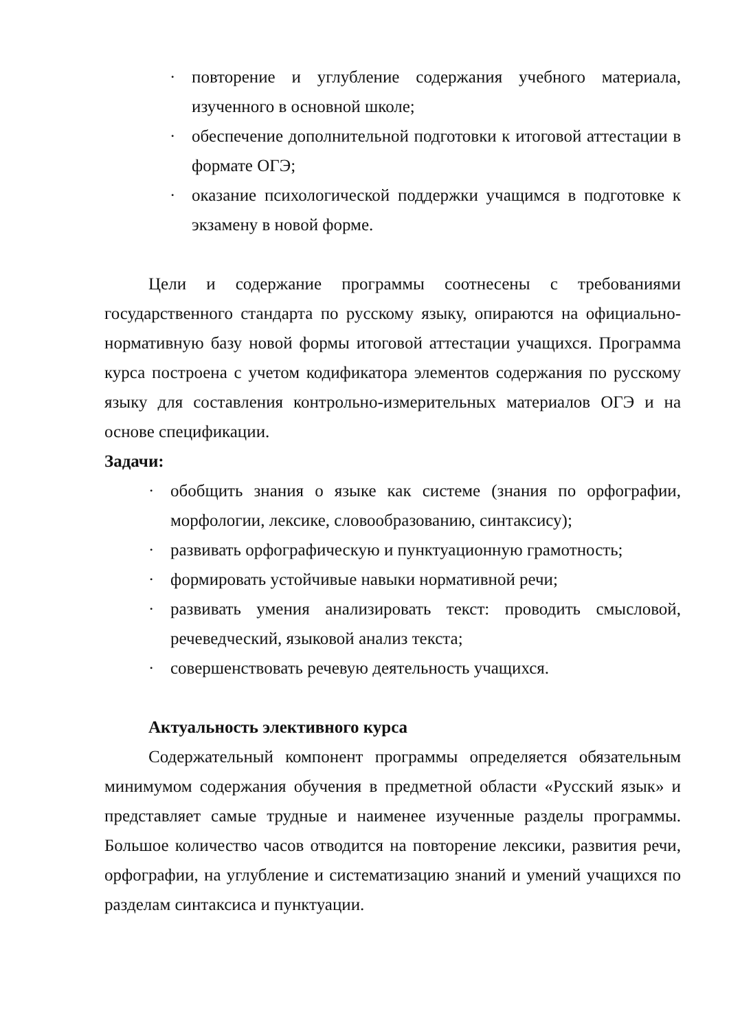· повторение и углубление содержания учебного материала, изученного в основной школе;
· обеспечение дополнительной подготовки к итоговой аттестации в формате ОГЭ;
· оказание психологической поддержки учащимся в подготовке к экзамену в новой форме.
Цели и содержание программы соотнесены с требованиями государственного стандарта по русскому языку, опираются на официально-нормативную базу новой формы итоговой аттестации учащихся. Программа курса построена с учетом кодификатора элементов содержания по русскому языку для составления контрольно-измерительных материалов ОГЭ и на основе спецификации.
Задачи:
· обобщить знания о языке как системе (знания по орфографии, морфологии, лексике, словообразованию, синтаксису);
· развивать орфографическую и пунктуационную грамотность;
· формировать устойчивые навыки нормативной речи;
· развивать умения анализировать текст: проводить смысловой, речеведческий, языковой анализ текста;
· совершенствовать речевую деятельность учащихся.
Актуальность элективного курса
Содержательный компонент программы определяется обязательным минимумом содержания обучения в предметной области «Русский язык» и представляет самые трудные и наименее изученные разделы программы. Большое количество часов отводится на повторение лексики, развития речи, орфографии, на углубление и систематизацию знаний и умений учащихся по разделам синтаксиса и пунктуации.